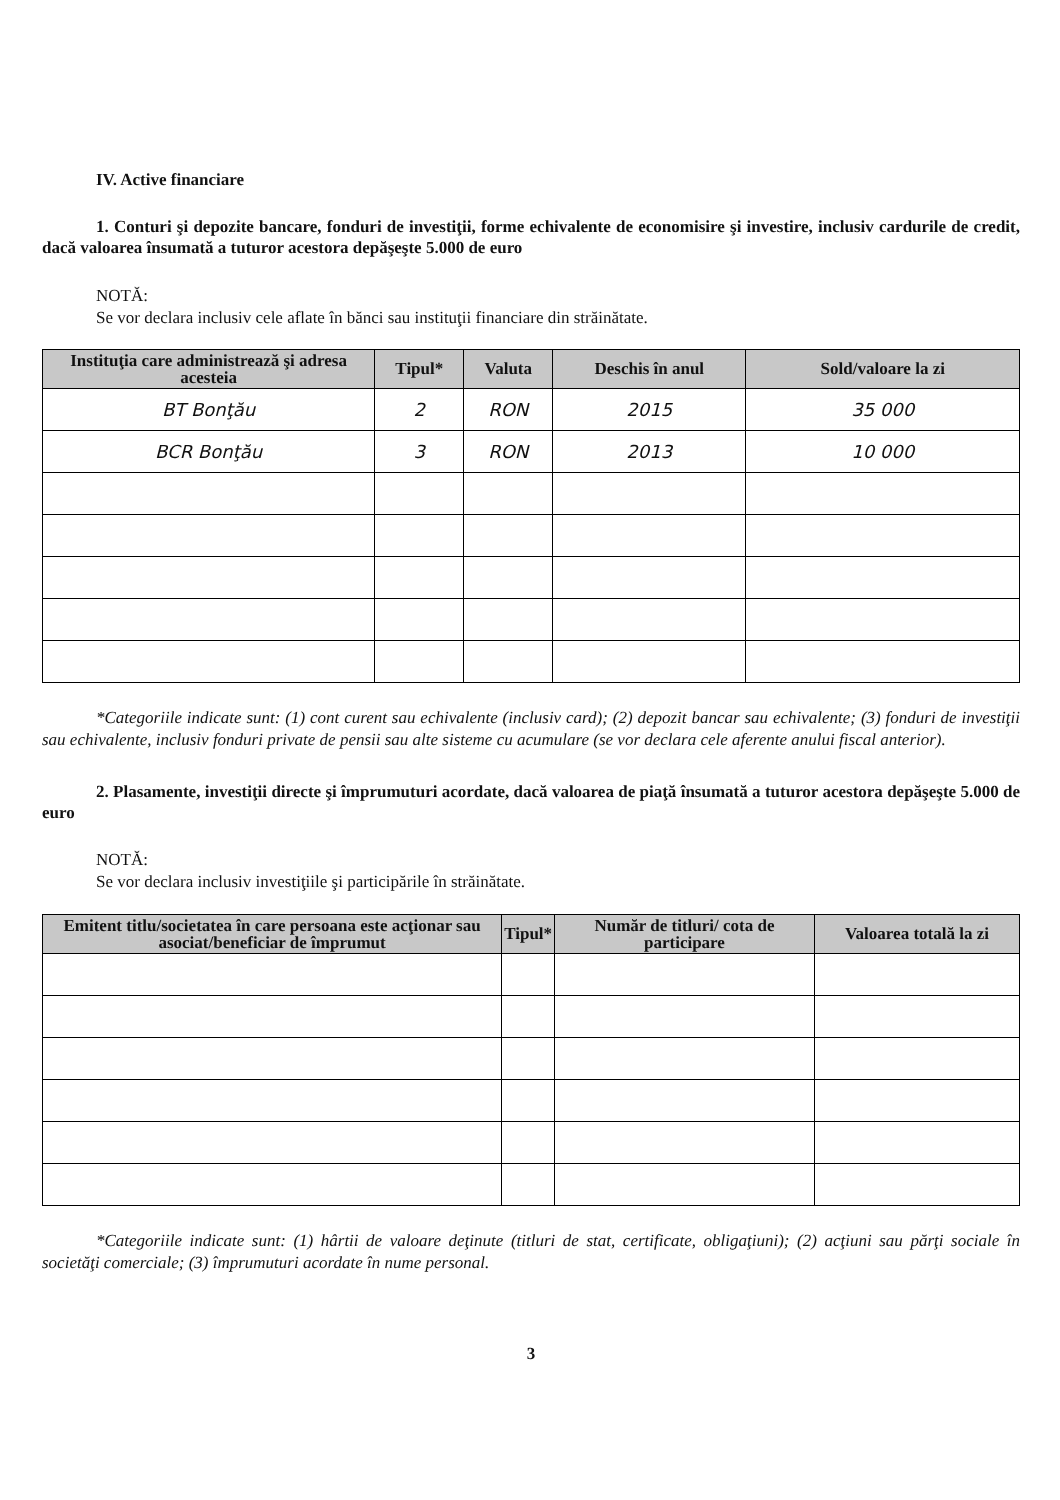IV. Active financiare
1. Conturi şi depozite bancare, fonduri de investiţii, forme echivalente de economisire şi investire, inclusiv cardurile de credit, dacă valoarea însumată a tuturor acestora depăşeşte 5.000 de euro
NOTĂ:
Se vor declara inclusiv cele aflate în bănci sau instituţii financiare din străinătate.
| Instituţia care administrează şi adresa acesteia | Tipul* | Valuta | Deschis în anul | Sold/valoare la zi |
| --- | --- | --- | --- | --- |
| BT Bonţău | 2 | RON | 2015 | 35 000 |
| BCR Bonţău | 3 | RON | 2013 | 10 000 |
*Categoriile indicate sunt: (1) cont curent sau echivalente (inclusiv card); (2) depozit bancar sau echivalente; (3) fonduri de investiţii sau echivalente, inclusiv fonduri private de pensii sau alte sisteme cu acumulare (se vor declara cele aferente anului fiscal anterior).
2. Plasamente, investiţii directe şi împrumuturi acordate, dacă valoarea de piaţă însumată a tuturor acestora depăşeşte 5.000 de euro
NOTĂ:
Se vor declara inclusiv investiţiile şi participările în străinătate.
| Emitent titlu/societatea în care persoana este acţionar sau asociat/beneficiar de împrumut | Tipul* | Număr de titluri/ cota de participare | Valoarea totală la zi |
| --- | --- | --- | --- |
*Categoriile indicate sunt: (1) hârtii de valoare deţinute (titluri de stat, certificate, obligaţiuni); (2) acţiuni sau părţi sociale în societăţi comerciale; (3) împrumuturi acordate în nume personal.
3